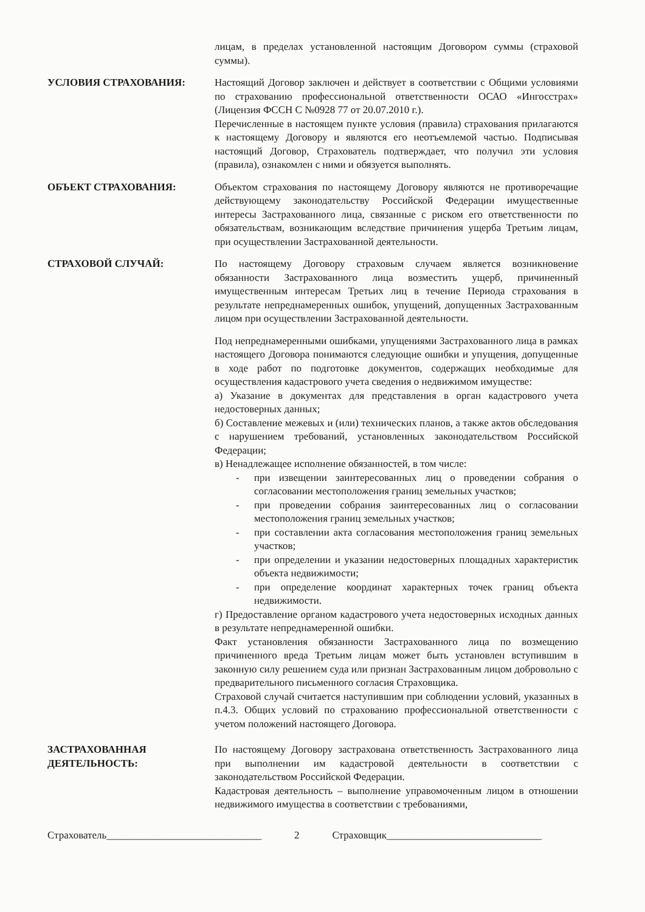лицам, в пределах установленной настоящим Договором суммы (страховой суммы).
УСЛОВИЯ СТРАХОВАНИЯ: Настоящий Договор заключен и действует в соответствии с Общими условиями по страхованию профессиональной ответственности ОСАО «Ингосстрах» (Лицензия ФССН С №0928 77 от 20.07.2010 г.).
Перечисленные в настоящем пункте условия (правила) страхования прилагаются к настоящему Договору и являются его неотъемлемой частью. Подписывая настоящий Договор, Страхователь подтверждает, что получил эти условия (правила), ознакомлен с ними и обязуется выполнять.
ОБЪЕКТ СТРАХОВАНИЯ: Объектом страхования по настоящему Договору являются не противоречащие действующему законодательству Российской Федерации имущественные интересы Застрахованного лица, связанные с риском его ответственности по обязательствам, возникающим вследствие причинения ущерба Третьим лицам, при осуществлении Застрахованной деятельности.
СТРАХОВОЙ СЛУЧАЙ: По настоящему Договору страховым случаем является возникновение обязанности Застрахованного лица возместить ущерб, причиненный имущественным интересам Третьих лиц в течение Периода страхования в результате непреднамеренных ошибок, упущений, допущенных Застрахованным лицом при осуществлении Застрахованной деятельности.
Под непреднамеренными ошибками, упущениями Застрахованного лица в рамках настоящего Договора понимаются следующие ошибки и упущения, допущенные в ходе работ по подготовке документов, содержащих необходимые для осуществления кадастрового учета сведения о недвижимом имуществе:
а) Указание в документах для представления в орган кадастрового учета недостоверных данных;
б) Составление межевых и (или) технических планов, а также актов обследования с нарушением требований, установленных законодательством Российской Федерации;
в) Ненадлежащее исполнение обязанностей, в том числе:
- при извещении заинтересованных лиц о проведении собрания о согласовании местоположения границ земельных участков;
- при проведении собрания заинтересованных лиц о согласовании местоположения границ земельных участков;
- при составлении акта согласования местоположения границ земельных участков;
- при определении и указании недостоверных площадных характеристик объекта недвижимости;
- при определение координат характерных точек границ объекта недвижимости.
г) Предоставление органом кадастрового учета недостоверных исходных данных в результате непреднамеренной ошибки.
Факт установления обязанности Застрахованного лица по возмещению причиненного вреда Третьим лицам может быть установлен вступившим в законную силу решением суда или признан Застрахованным лицом добровольно с предварительного письменного согласия Страховщика.
Страховой случай считается наступившим при соблюдении условий, указанных в п.4.3. Общих условий по страхованию профессиональной ответственности с учетом положений настоящего Договора.
ЗАСТРАХОВАННАЯ ДЕЯТЕЛЬНОСТЬ:
По настоящему Договору застрахована ответственность Застрахованного лица при выполнении им кадастровой деятельности в соответствии с законодательством Российской Федерации.
Кадастровая деятельность – выполнение управомоченным лицом в отношении недвижимого имущества в соответствии с требованиями,
Страхователь______________________________ 2 Страховщик______________________________